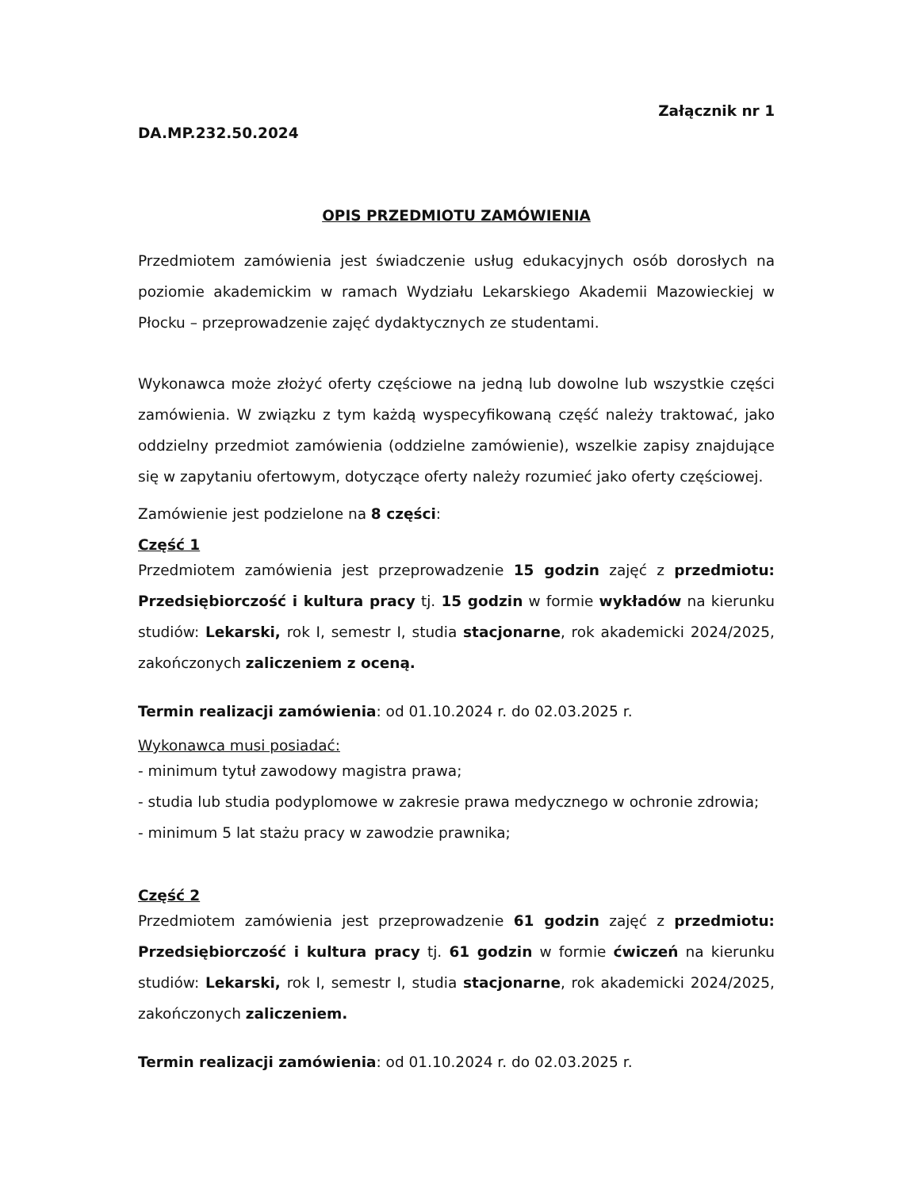Załącznik nr 1
DA.MP.232.50.2024
OPIS PRZEDMIOTU ZAMÓWIENIA
Przedmiotem zamówienia jest świadczenie usług edukacyjnych osób dorosłych na poziomie akademickim w ramach Wydziału Lekarskiego Akademii Mazowieckiej w Płocku – przeprowadzenie zajęć dydaktycznych ze studentami.
Wykonawca może złożyć oferty częściowe na jedną lub dowolne lub wszystkie części zamówienia. W związku z tym każdą wyspecyfikowaną część należy traktować, jako oddzielny przedmiot zamówienia (oddzielne zamówienie), wszelkie zapisy znajdujące się w zapytaniu ofertowym, dotyczące oferty należy rozumieć jako oferty częściowej.
Zamówienie jest podzielone na 8 części:
Część 1
Przedmiotem zamówienia jest przeprowadzenie 15 godzin zajęć z przedmiotu: Przedsiębiorczość i kultura pracy tj. 15 godzin w formie wykładów na kierunku studiów: Lekarski, rok I, semestr I, studia stacjonarne, rok akademicki 2024/2025, zakończonych zaliczeniem z oceną.
Termin realizacji zamówienia: od 01.10.2024 r. do 02.03.2025 r.
Wykonawca musi posiadać:
- minimum tytuł zawodowy magistra prawa;
- studia lub studia podyplomowe w zakresie prawa medycznego w ochronie zdrowia;
- minimum 5 lat stażu pracy w zawodzie prawnika;
Część 2
Przedmiotem zamówienia jest przeprowadzenie 61 godzin zajęć z przedmiotu: Przedsiębiorczość i kultura pracy tj. 61 godzin w formie ćwiczeń na kierunku studiów: Lekarski, rok I, semestr I, studia stacjonarne, rok akademicki 2024/2025, zakończonych zaliczeniem.
Termin realizacji zamówienia: od 01.10.2024 r. do 02.03.2025 r.